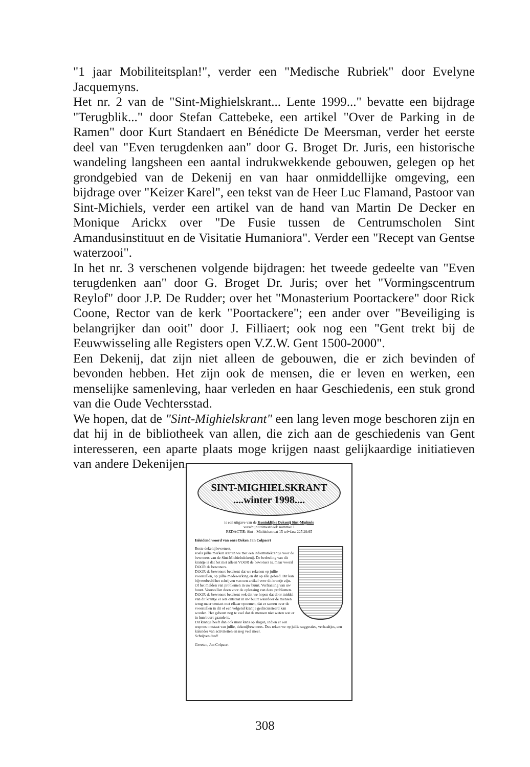"1 jaar Mobiliteitsplan!", verder een "Medische Rubriek" door Evelyne Jacquemyns.
Het nr. 2 van de "Sint-Mighielskrant... Lente 1999..." bevatte een bijdrage "Terugblik..." door Stefan Cattebeke, een artikel "Over de Parking in de Ramen" door Kurt Standaert en Bénédicte De Meersman, verder het eerste deel van "Even terugdenken aan" door G. Broget Dr. Juris, een historische wandeling langsheen een aantal indrukwekkende gebouwen, gelegen op het grondgebied van de Dekenij en van haar onmiddellijke omgeving, een bijdrage over "Keizer Karel", een tekst van de Heer Luc Flamand, Pastoor van Sint-Michiels, verder een artikel van de hand van Martin De Decker en Monique Arickx over "De Fusie tussen de Centrumscholen Sint Amandusinstituut en de Visitatie Humaniora". Verder een "Recept van Gentse waterzooi".
In het nr. 3 verschenen volgende bijdragen: het tweede gedeelte van "Even terugdenken aan" door G. Broget Dr. Juris; over het "Vormingscentrum Reylof" door J.P. De Rudder; over het "Monasterium Poortackere" door Rick Coone, Rector van de kerk "Poortackere"; een ander over "Beveiliging is belangrijker dan ooit" door J. Filliaert; ook nog een "Gent trekt bij de Eeuwwisseling alle Registers open V.Z.W. Gent 1500-2000".
Een Dekenij, dat zijn niet alleen de gebouwen, die er zich bevinden of bevonden hebben. Het zijn ook de mensen, die er leven en werken, een menselijke samenleving, haar verleden en haar Geschiedenis, een stuk grond van die Oude Vechtersstad.
We hopen, dat de "Sint-Mighielskrant" een lang leven moge beschoren zijn en dat hij in de bibliotheek van allen, die zich aan de geschiedenis van Gent interesseren, een aparte plaats moge krijgen naast gelijkaardige initiatieven van andere Dekenijen.
SINT-MIGHIELSKRANT
....winter 1998....
is een uitgave van de Koninklijke Dekenij Sint-Mighiels
verschijnt trimestrieel: nummer 1
REDACTIE: Sint - Michielsstraat 15 tel+fax: 225.29.65
Inleidend woord van onze Deken Jan Colpaert
Beste dekenijbewoners,
zoals jullie merken starten we met een informatiekrantje voor de bewoners van de Sint-Michielsdekenij. De bedoeling van dit krantje is dat het niet alleen VOOR de bewoners is, maar vooral DOOR de bewoners.
DOOR de bewoners betekent dat we rekenen op jullie voorstellen, op jullie medewerking en dit op alle gebied. Dit kan bijvoorbeeld het schrijven van een artikel voor dit krantje zijn. Of het melden van problemen in uw buurt. Verfraaiing van uw buurt. Voorstellen doen voor de oplossing van deze problemen.
DOOR de bewoners betekent ook dat we hopen dat door middel van dit krantje er iets ontstaat in uw buurt waardoor de mensen terug meer contact met elkaar opnemen, dat er samen over de voorstellen in dit of een volgend krantje gediscussieerd kan worden. Het gebeurt nog te veel dat de mensen niet weten wat er in hun buurt gaande is.
Dit krantje heeft dan ook maar kans op slagen, indien er een respons ontstaat van jullie, dekenijbewoners. Dus reken we op jullie suggesties, verhaaltjes, een kalender van activiteiten en nog veel meer.
Schrijven dus!!
Groeten, Jan Colpaert
308